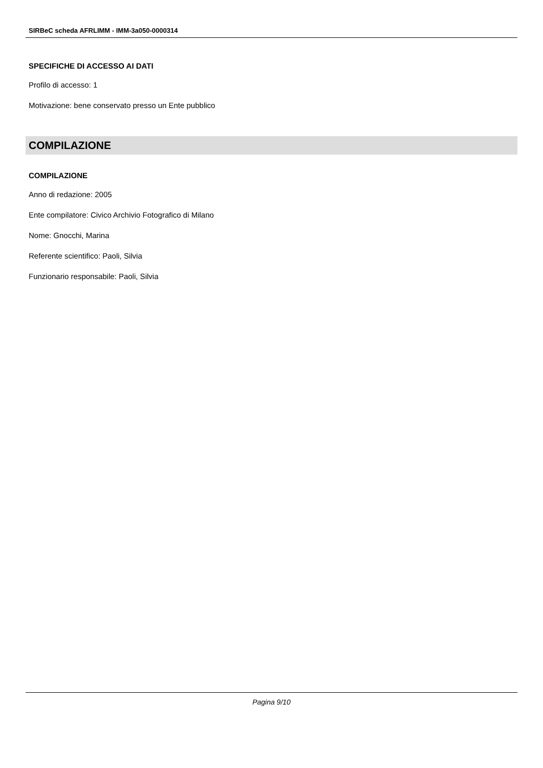SIRBeC scheda AFRLIMM - IMM-3a050-0000314
SPECIFICHE DI ACCESSO AI DATI
Profilo di accesso: 1
Motivazione: bene conservato presso un Ente pubblico
COMPILAZIONE
COMPILAZIONE
Anno di redazione: 2005
Ente compilatore: Civico Archivio Fotografico di Milano
Nome: Gnocchi, Marina
Referente scientifico: Paoli, Silvia
Funzionario responsabile: Paoli, Silvia
Pagina 9/10